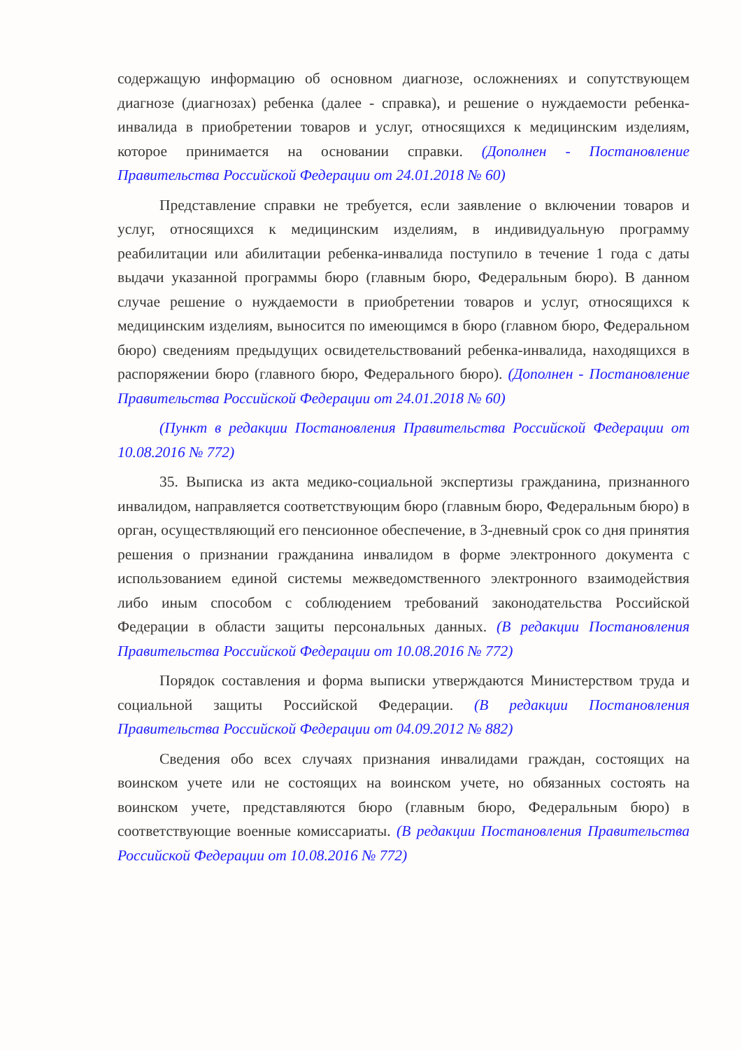содержащую информацию об основном диагнозе, осложнениях и сопутствующем диагнозе (диагнозах) ребенка (далее - справка), и решение о нуждаемости ребенка-инвалида в приобретении товаров и услуг, относящихся к медицинским изделиям, которое принимается на основании справки. (Дополнен - Постановление Правительства Российской Федерации от 24.01.2018 № 60)
Представление справки не требуется, если заявление о включении товаров и услуг, относящихся к медицинским изделиям, в индивидуальную программу реабилитации или абилитации ребенка-инвалида поступило в течение 1 года с даты выдачи указанной программы бюро (главным бюро, Федеральным бюро). В данном случае решение о нуждаемости в приобретении товаров и услуг, относящихся к медицинским изделиям, выносится по имеющимся в бюро (главном бюро, Федеральном бюро) сведениям предыдущих освидетельствований ребенка-инвалида, находящихся в распоряжении бюро (главного бюро, Федерального бюро). (Дополнен - Постановление Правительства Российской Федерации от 24.01.2018 № 60)
(Пункт в редакции Постановления Правительства Российской Федерации от 10.08.2016 № 772)
35. Выписка из акта медико-социальной экспертизы гражданина, признанного инвалидом, направляется соответствующим бюро (главным бюро, Федеральным бюро) в орган, осуществляющий его пенсионное обеспечение, в 3-дневный срок со дня принятия решения о признании гражданина инвалидом в форме электронного документа с использованием единой системы межведомственного электронного взаимодействия либо иным способом с соблюдением требований законодательства Российской Федерации в области защиты персональных данных. (В редакции Постановления Правительства Российской Федерации от 10.08.2016 № 772)
Порядок составления и форма выписки утверждаются Министерством труда и социальной защиты Российской Федерации. (В редакции Постановления Правительства Российской Федерации от 04.09.2012 № 882)
Сведения обо всех случаях признания инвалидами граждан, состоящих на воинском учете или не состоящих на воинском учете, но обязанных состоять на воинском учете, представляются бюро (главным бюро, Федеральным бюро) в соответствующие военные комиссариаты. (В редакции Постановления Правительства Российской Федерации от 10.08.2016 № 772)